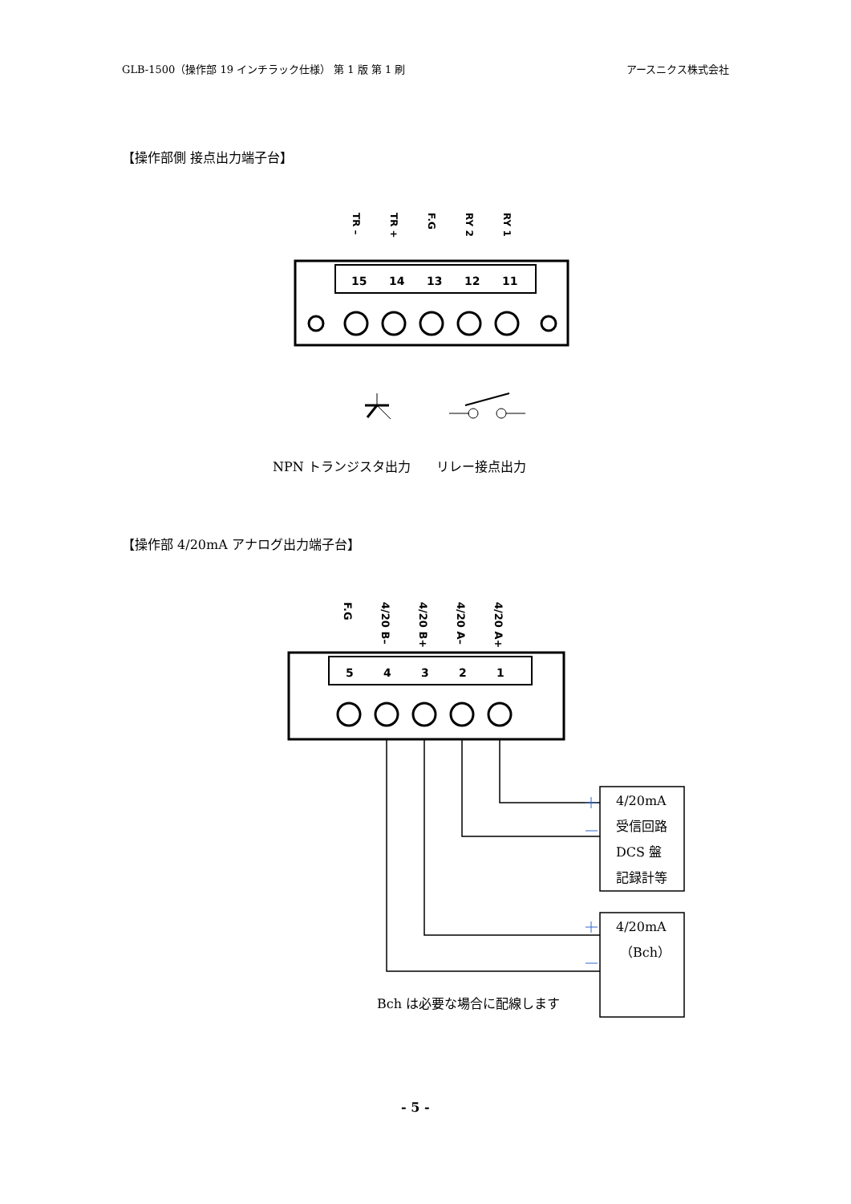GLB-1500（操作部 19 インチラック仕様） 第 1 版 第 1 刷 アースニクス株式会社
【操作部側 接点出力端子台】
TR –
TR +
F.G
RY 2
RY 1
15
14
13
12
11
NPN トランジスタ出力　　リレー接点出力
【操作部 4/20mA アナログ出力端子台】
F.G
4/20 B–
4/20 B+
4/20 A–
4/20 A+
5
4
3
2
1
4/20mA
受信回路
DCS 盤
記録計等
4/20mA
（Bch）
Bch は必要な場合に配線します
- 5 -